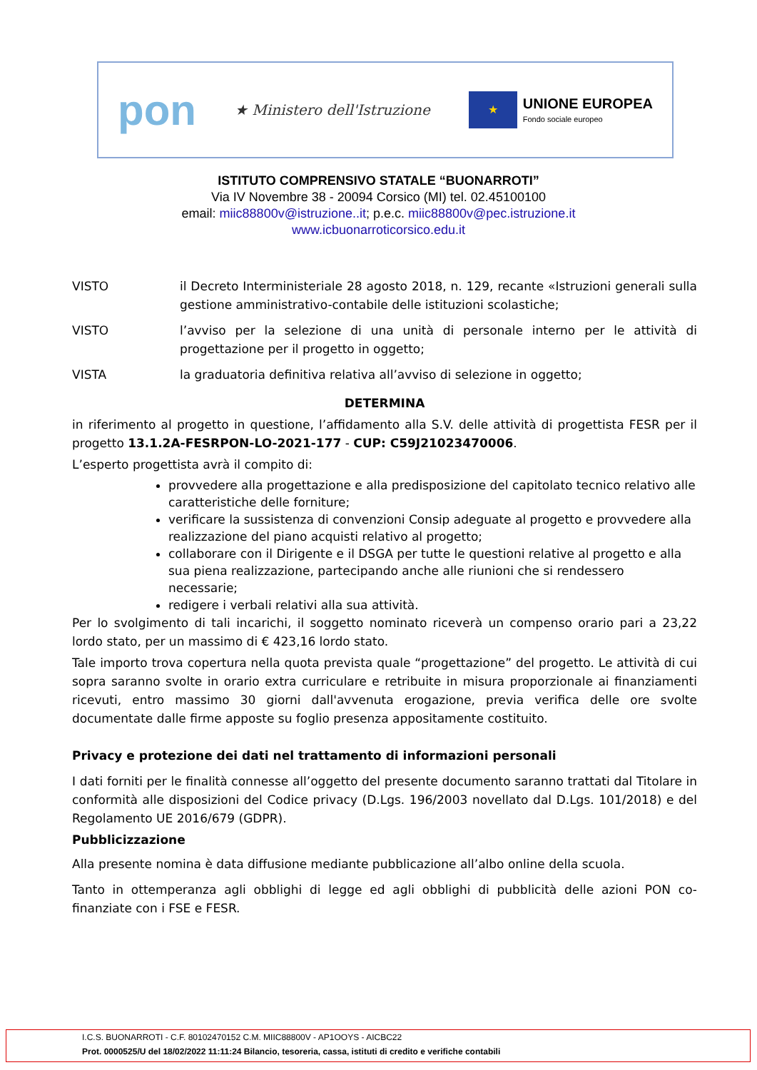pon
★ Ministero dell'Istruzione
★
UNIONE EUROPEA
Fondo sociale europeo
ISTITUTO COMPRENSIVO STATALE “BUONARROTI”
Via IV Novembre 38 - 20094 Corsico (MI) tel. 02.45100100
email: miic88800v@istruzione..it; p.e.c. miic88800v@pec.istruzione.it
www.icbuonarroticorsico.edu.it
VISTO il Decreto Interministeriale 28 agosto 2018, n. 129, recante «Istruzioni generali sulla gestione amministrativo-contabile delle istituzioni scolastiche;
VISTO l’avviso per la selezione di una unità di personale interno per le attività di progettazione per il progetto in oggetto;
VISTA la graduatoria definitiva relativa all’avviso di selezione in oggetto;
DETERMINA
in riferimento al progetto in questione, l’affidamento alla S.V. delle attività di progettista FESR per il progetto 13.1.2A-FESRPON-LO-2021-177 - CUP: C59J21023470006.
L’esperto progettista avrà il compito di:
provvedere alla progettazione e alla predisposizione del capitolato tecnico relativo alle caratteristiche delle forniture;
verificare la sussistenza di convenzioni Consip adeguate al progetto e provvedere alla realizzazione del piano acquisti relativo al progetto;
collaborare con il Dirigente e il DSGA per tutte le questioni relative al progetto e alla sua piena realizzazione, partecipando anche alle riunioni che si rendessero necessarie;
redigere i verbali relativi alla sua attività.
Per lo svolgimento di tali incarichi, il soggetto nominato riceverà un compenso orario pari a 23,22 lordo stato, per un massimo di € 423,16 lordo stato.
Tale importo trova copertura nella quota prevista quale “progettazione” del progetto. Le attività di cui sopra saranno svolte in orario extra curriculare e retribuite in misura proporzionale ai finanziamenti ricevuti, entro massimo 30 giorni dall'avvenuta erogazione, previa verifica delle ore svolte documentate dalle firme apposte su foglio presenza appositamente costituito.
Privacy e protezione dei dati nel trattamento di informazioni personali
I dati forniti per le finalità connesse all’oggetto del presente documento saranno trattati dal Titolare in conformità alle disposizioni del Codice privacy (D.Lgs. 196/2003 novellato dal D.Lgs. 101/2018) e del Regolamento UE 2016/679 (GDPR).
Pubblicizzazione
Alla presente nomina è data diffusione mediante pubblicazione all’albo online della scuola.
Tanto in ottemperanza agli obblighi di legge ed agli obblighi di pubblicità delle azioni PON co-finanziate con i FSE e FESR.
I.C.S. BUONARROTI - C.F. 80102470152 C.M. MIIC88800V - AP1OOYS - AICBC22
Prot. 0000525/U del 18/02/2022 11:11:24 Bilancio, tesoreria, cassa, istituti di credito e verifiche contabili